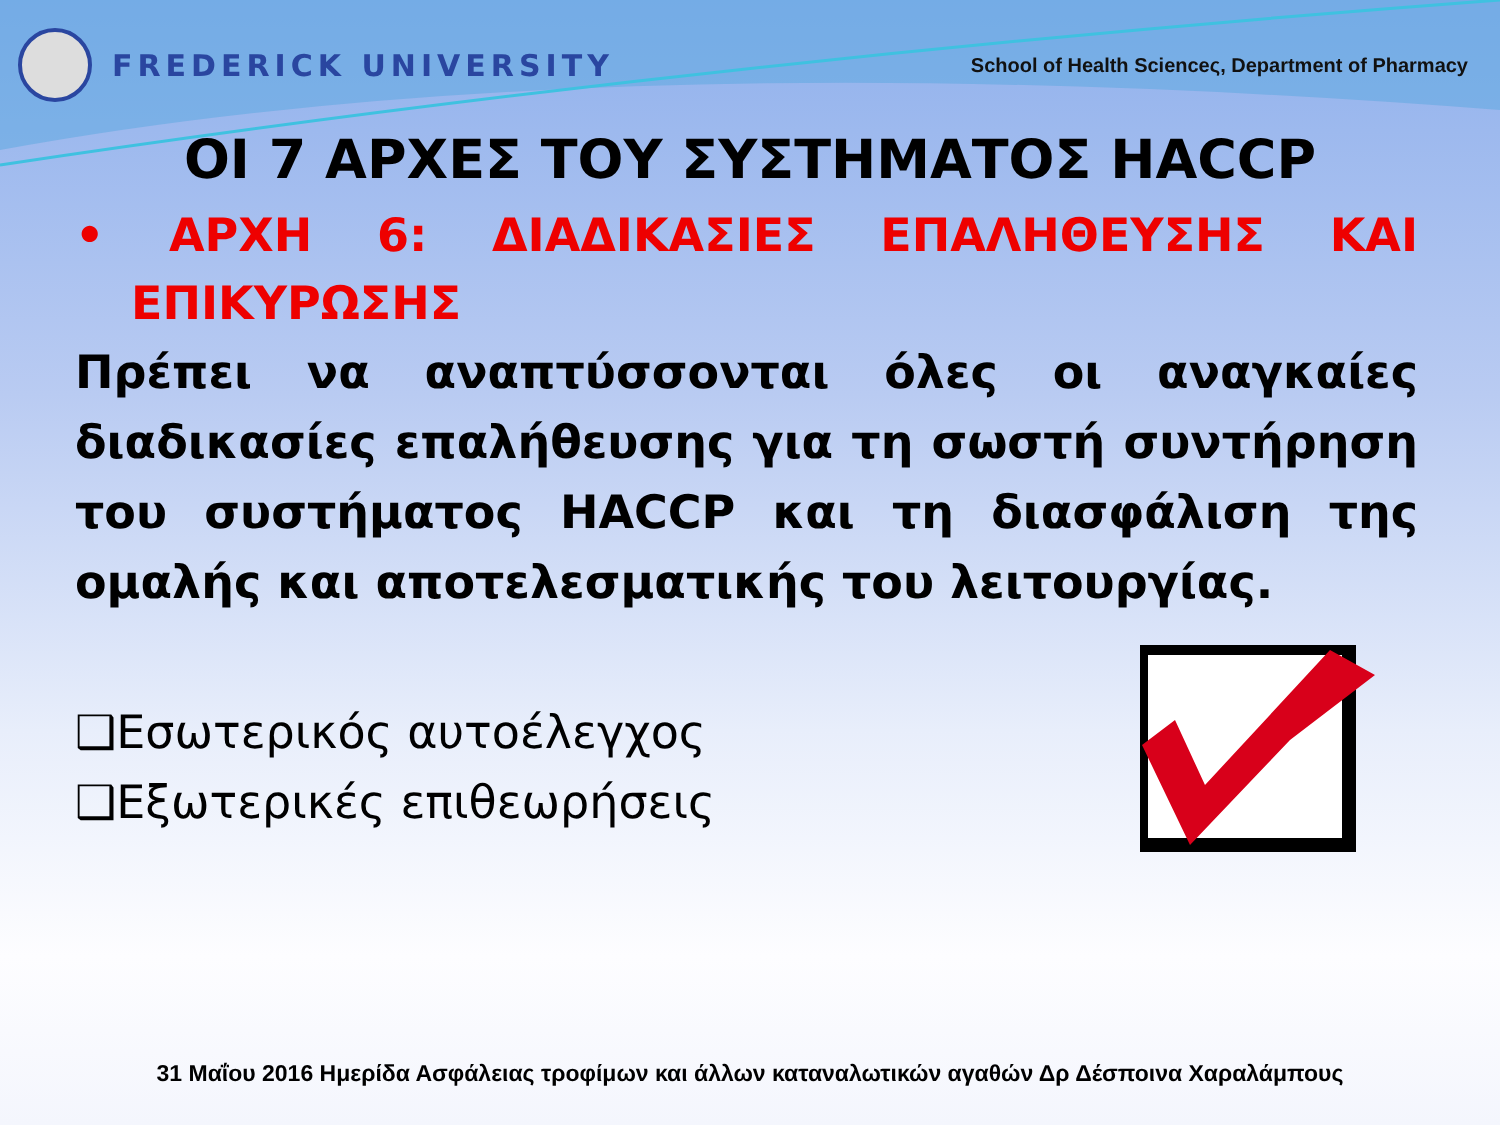FREDERICK UNIVERSITY
School of Health Scienceς, Department of Pharmacy
ΟΙ 7 ΑΡΧΕΣ ΤΟΥ ΣΥΣΤΗΜΑΤΟΣ HACCP
• ΑΡΧΗ 6: ΔΙΑΔΙΚΑΣΙΕΣ ΕΠΑΛΗΘΕΥΣΗΣ ΚΑΙ
ΕΠΙΚΥΡΩΣΗΣ
Πρέπει να αναπτύσσονται όλες οι αναγκαίες διαδικασίες επαλήθευσης για τη σωστή συντήρηση του συστήματος HACCP και τη διασφάλιση της ομαλής και αποτελεσματικής του λειτουργίας.
❑Εσωτερικός αυτοέλεγχος
❑Εξωτερικές επιθεωρήσεις
31 Μαΐου 2016 Ημερίδα Ασφάλειας τροφίμων και άλλων καταναλωτικών αγαθών Δρ Δέσποινα Χαραλάμπους